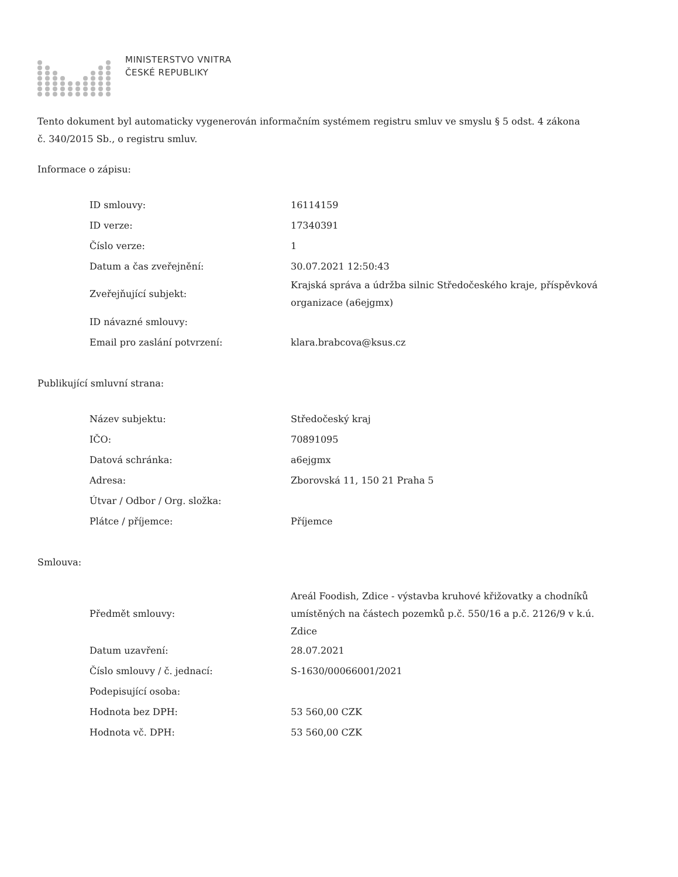MINISTERSTVO VNITRA
ČESKÉ REPUBLIKY
Tento dokument byl automaticky vygenerován informačním systémem registru smluv ve smyslu § 5 odst. 4 zákona
č. 340/2015 Sb., o registru smluv.
Informace o zápisu:
| ID smlouvy: | 16114159 |
| ID verze: | 17340391 |
| Číslo verze: | 1 |
| Datum a čas zveřejnění: | 30.07.2021 12:50:43 |
| Zveřejňující subjekt: | Krajská správa a údržba silnic Středočeského kraje, příspěvková organizace (a6ejgmx) |
| ID návazné smlouvy: | |
| Email pro zaslání potvrzení: | klara.brabcova@ksus.cz |
Publikující smluvní strana:
| Název subjektu: | Středočeský kraj |
| IČO: | 70891095 |
| Datová schránka: | a6ejgmx |
| Adresa: | Zborovská 11, 150 21 Praha 5 |
| Útvar / Odbor / Org. složka: | |
| Plátce / příjemce: | Příjemce |
Smlouva:
| Předmět smlouvy: | Areál Foodish, Zdice - výstavba kruhové křižovatky a chodníků umístěných na částech pozemků p.č. 550/16 a p.č. 2126/9 v k.ú. Zdice |
| Datum uzavření: | 28.07.2021 |
| Číslo smlouvy / č. jednací: | S-1630/00066001/2021 |
| Podepisující osoba: | |
| Hodnota bez DPH: | 53 560,00 CZK |
| Hodnota vč. DPH: | 53 560,00 CZK |